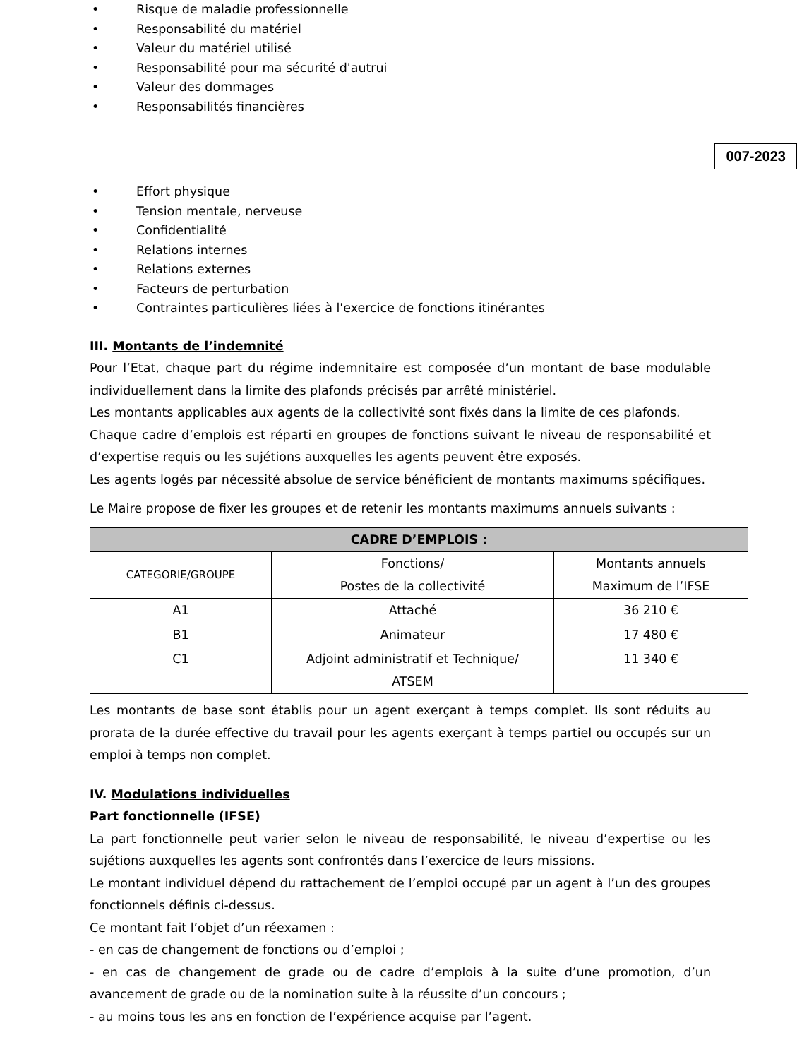• Risque de maladie professionnelle
• Responsabilité du matériel
• Valeur du matériel utilisé
• Responsabilité pour ma sécurité d'autrui
• Valeur des dommages
• Responsabilités financières
007-2023
• Effort physique
• Tension mentale, nerveuse
• Confidentialité
• Relations internes
• Relations externes
• Facteurs de perturbation
• Contraintes particulières liées à l'exercice de fonctions itinérantes
III. Montants de l’indemnité
Pour l’Etat, chaque part du régime indemnitaire est composée d’un montant de base modulable individuellement dans la limite des plafonds précisés par arrêté ministériel.
Les montants applicables aux agents de la collectivité sont fixés dans la limite de ces plafonds.
Chaque cadre d’emplois est réparti en groupes de fonctions suivant le niveau de responsabilité et d’expertise requis ou les sujétions auxquelles les agents peuvent être exposés.
Les agents logés par nécessité absolue de service bénéficient de montants maximums spécifiques.
Le Maire propose de fixer les groupes et de retenir les montants maximums annuels suivants :
| CADRE D’EMPLOIS : | | |
| --- | --- | --- |
| CATEGORIE/GROUPE | Fonctions/ Postes de la collectivité | Montants annuels Maximum de l’IFSE |
| A1 | Attaché | 36 210 € |
| B1 | Animateur | 17 480 € |
| C1 | Adjoint administratif et Technique/ ATSEM | 11 340 € |
Les montants de base sont établis pour un agent exerçant à temps complet. Ils sont réduits au prorata de la durée effective du travail pour les agents exerçant à temps partiel ou occupés sur un emploi à temps non complet.
IV. Modulations individuelles
Part fonctionnelle (IFSE)
La part fonctionnelle peut varier selon le niveau de responsabilité, le niveau d’expertise ou les sujétions auxquelles les agents sont confrontés dans l’exercice de leurs missions.
Le montant individuel dépend du rattachement de l’emploi occupé par un agent à l’un des groupes fonctionnels définis ci-dessus.
Ce montant fait l’objet d’un réexamen :
- en cas de changement de fonctions ou d’emploi ;
- en cas de changement de grade ou de cadre d’emplois à la suite d’une promotion, d’un avancement de grade ou de la nomination suite à la réussite d’un concours ;
- au moins tous les ans en fonction de l’expérience acquise par l’agent.